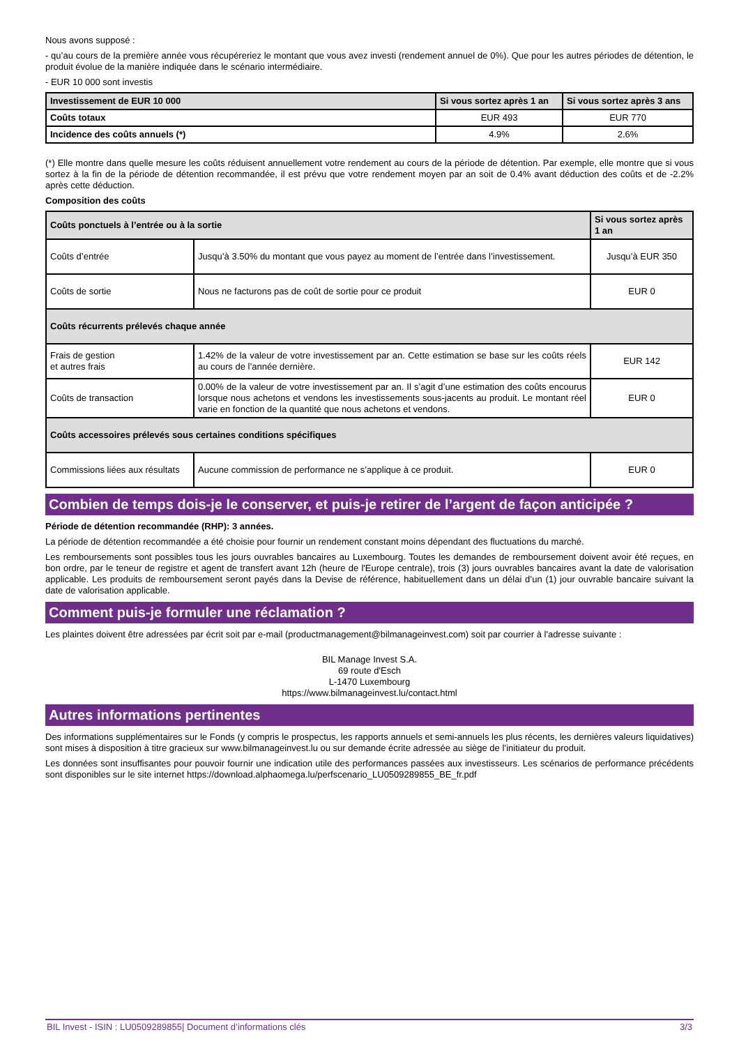Nous avons supposé :
- qu’au cours de la première année vous récupéreriez le montant que vous avez investi (rendement annuel de 0%). Que pour les autres périodes de détention, le produit évolue de la manière indiquée dans le scénario intermédiaire.
- EUR 10 000 sont investis
| Investissement de EUR 10 000 | Si vous sortez après 1 an | Si vous sortez après 3 ans |
| --- | --- | --- |
| Coûts totaux | EUR 493 | EUR 770 |
| Incidence des coûts annuels (*) | 4.9% | 2.6% |
(*) Elle montre dans quelle mesure les coûts réduisent annuellement votre rendement au cours de la période de détention. Par exemple, elle montre que si vous sortez à la fin de la période de détention recommandée, il est prévu que votre rendement moyen par an soit de 0.4% avant déduction des coûts et de -2.2% après cette déduction.
Composition des coûts
| Coûts ponctuels à l’entrée ou à la sortie | | Si vous sortez après 1 an |
| --- | --- | --- |
| Coûts d’entrée | Jusqu’à 3.50% du montant que vous payez au moment de l’entrée dans l’investissement. | Jusqu’à EUR 350 |
| Coûts de sortie | Nous ne facturons pas de coût de sortie pour ce produit | EUR 0 |
| Coûts récurrents prélevés chaque année | | |
| Frais de gestion et autres frais | 1.42% de la valeur de votre investissement par an. Cette estimation se base sur les coûts réels au cours de l’année dernière. | EUR 142 |
| Coûts de transaction | 0.00% de la valeur de votre investissement par an. Il s’agit d’une estimation des coûts encourus lorsque nous achetons et vendons les investissements sous-jacents au produit. Le montant réel varie en fonction de la quantité que nous achetons et vendons. | EUR 0 |
| Coûts accessoires prélevés sous certaines conditions spécifiques | | |
| Commissions liées aux résultats | Aucune commission de performance ne s’applique à ce produit. | EUR 0 |
Combien de temps dois-je le conserver, et puis-je retirer de l’argent de façon anticipée ?
Période de détention recommandée (RHP): 3 années.
La période de détention recommandée a été choisie pour fournir un rendement constant moins dépendant des fluctuations du marché.
Les remboursements sont possibles tous les jours ouvrables bancaires au Luxembourg. Toutes les demandes de remboursement doivent avoir été reçues, en bon ordre, par le teneur de registre et agent de transfert avant 12h (heure de l'Europe centrale), trois (3) jours ouvrables bancaires avant la date de valorisation applicable. Les produits de remboursement seront payés dans la Devise de référence, habituellement dans un délai d’un (1) jour ouvrable bancaire suivant la date de valorisation applicable.
Comment puis-je formuler une réclamation ?
Les plaintes doivent être adressées par écrit soit par e-mail (productmanagement@bilmanageinvest.com) soit par courrier à l'adresse suivante :
BIL Manage Invest S.A.
69 route d'Esch
L-1470 Luxembourg
https://www.bilmanageinvest.lu/contact.html
Autres informations pertinentes
Des informations supplémentaires sur le Fonds (y compris le prospectus, les rapports annuels et semi-annuels les plus récents, les dernières valeurs liquidatives) sont mises à disposition à titre gracieux sur www.bilmanageinvest.lu ou sur demande écrite adressée au siège de l’initiateur du produit.
Les données sont insuffisantes pour pouvoir fournir une indication utile des performances passées aux investisseurs. Les scénarios de performance précédents sont disponibles sur le site internet https://download.alphaomega.lu/perfscenario_LU0509289855_BE_fr.pdf
BIL Invest - ISIN : LU0509289855| Document d’informations clés 3/3